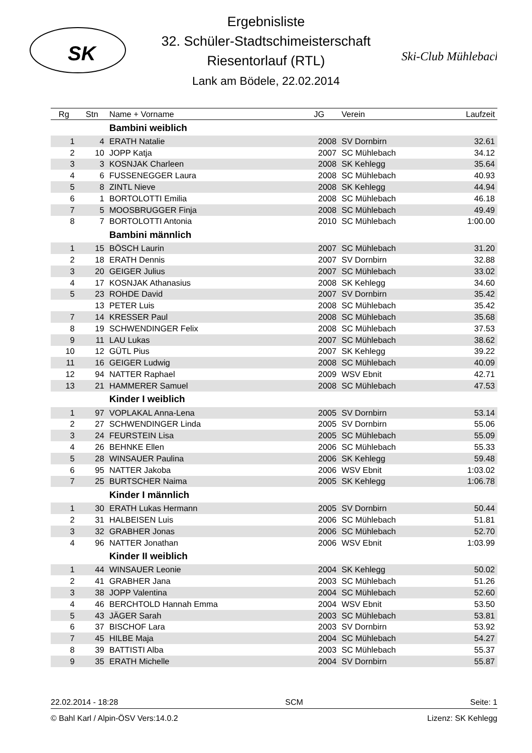SK
Ski-Club Mühlebach
Ergebnisliste
32. Schüler-Stadtschimeisterschaft
Riesentorlauf (RTL)
Lank am Bödele, 22.02.2014
| Rg | Stn | Name + Vorname | JG | Verein | Laufzeit |
| --- | --- | --- | --- | --- | --- |
| | | Bambini weiblich | | | |
| 1 | 4 | ERATH Natalie | 2008 | SV Dornbirn | 32.61 |
| 2 | 10 | JOPP Katja | 2007 | SC Mühlebach | 34.12 |
| 3 | 3 | KOSNJAK Charleen | 2008 | SK Kehlegg | 35.64 |
| 4 | 6 | FUSSENEGGER Laura | 2008 | SC Mühlebach | 40.93 |
| 5 | 8 | ZINTL Nieve | 2008 | SK Kehlegg | 44.94 |
| 6 | 1 | BORTOLOTTI Emilia | 2008 | SC Mühlebach | 46.18 |
| 7 | 5 | MOOSBRUGGER Finja | 2008 | SC Mühlebach | 49.49 |
| 8 | 7 | BORTOLOTTI Antonia | 2010 | SC Mühlebach | 1:00.00 |
| | | Bambini männlich | | | |
| 1 | 15 | BÖSCH Laurin | 2007 | SC Mühlebach | 31.20 |
| 2 | 18 | ERATH Dennis | 2007 | SV Dornbirn | 32.88 |
| 3 | 20 | GEIGER Julius | 2007 | SC Mühlebach | 33.02 |
| 4 | 17 | KOSNJAK Athanasius | 2008 | SK Kehlegg | 34.60 |
| 5 | 23 | ROHDE David | 2007 | SV Dornbirn | 35.42 |
| | 13 | PETER Luis | 2008 | SC Mühlebach | 35.42 |
| 7 | 14 | KRESSER Paul | 2008 | SC Mühlebach | 35.68 |
| 8 | 19 | SCHWENDINGER Felix | 2008 | SC Mühlebach | 37.53 |
| 9 | 11 | LAU Lukas | 2007 | SC Mühlebach | 38.62 |
| 10 | 12 | GÜTL Pius | 2007 | SK Kehlegg | 39.22 |
| 11 | 16 | GEIGER Ludwig | 2008 | SC Mühlebach | 40.09 |
| 12 | 94 | NATTER Raphael | 2009 | WSV Ebnit | 42.71 |
| 13 | 21 | HAMMERER Samuel | 2008 | SC Mühlebach | 47.53 |
| | | Kinder I weiblich | | | |
| 1 | 97 | VOPLAKAL Anna-Lena | 2005 | SV Dornbirn | 53.14 |
| 2 | 27 | SCHWENDINGER Linda | 2005 | SV Dornbirn | 55.06 |
| 3 | 24 | FEURSTEIN Lisa | 2005 | SC Mühlebach | 55.09 |
| 4 | 26 | BEHNKE Ellen | 2006 | SC Mühlebach | 55.33 |
| 5 | 28 | WINSAUER Paulina | 2006 | SK Kehlegg | 59.48 |
| 6 | 95 | NATTER Jakoba | 2006 | WSV Ebnit | 1:03.02 |
| 7 | 25 | BURTSCHER Naima | 2005 | SK Kehlegg | 1:06.78 |
| | | Kinder I männlich | | | |
| 1 | 30 | ERATH Lukas Hermann | 2005 | SV Dornbirn | 50.44 |
| 2 | 31 | HALBEISEN Luis | 2006 | SC Mühlebach | 51.81 |
| 3 | 32 | GRABHER Jonas | 2006 | SC Mühlebach | 52.70 |
| 4 | 96 | NATTER Jonathan | 2006 | WSV Ebnit | 1:03.99 |
| | | Kinder II weiblich | | | |
| 1 | 44 | WINSAUER Leonie | 2004 | SK Kehlegg | 50.02 |
| 2 | 41 | GRABHER Jana | 2003 | SC Mühlebach | 51.26 |
| 3 | 38 | JOPP Valentina | 2004 | SC Mühlebach | 52.60 |
| 4 | 46 | BERCHTOLD Hannah Emma | 2004 | WSV Ebnit | 53.50 |
| 5 | 43 | JÄGER Sarah | 2003 | SC Mühlebach | 53.81 |
| 6 | 37 | BISCHOF Lara | 2003 | SV Dornbirn | 53.92 |
| 7 | 45 | HILBE Maja | 2004 | SC Mühlebach | 54.27 |
| 8 | 39 | BATTISTI Alba | 2003 | SC Mühlebach | 55.37 |
| 9 | 35 | ERATH Michelle | 2004 | SV Dornbirn | 55.87 |
22.02.2014 - 18:28 SCM Seite: 1
© Bahl Karl / Alpin-ÖSV Vers:14.0.2 Lizenz: SK Kehlegg